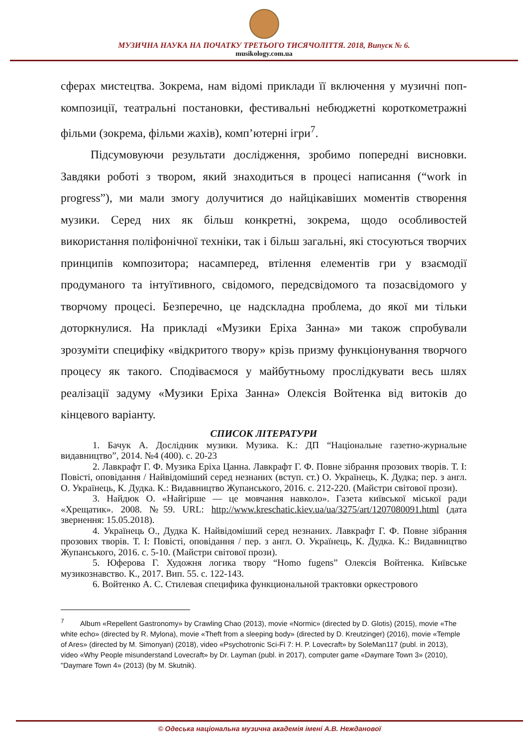МУЗИЧНА НАУКА НА ПОЧАТКУ ТРЕТЬОГО ТИСЯЧОЛІТТЯ. 2018, Випуск № 6.
musikology.com.ua
сферах мистецтва. Зокрема, нам відомі приклади її включення у музичні поп-композиції, театральні постановки, фестивальні небюджетні короткометражні фільми (зокрема, фільми жахів), комп’ютерні ігри<sup>7</sup>.
Підсумовуючи результати дослідження, зробимо попередні висновки. Завдяки роботі з твором, який знаходиться в процесі написання (“work in progress”), ми мали змогу долучитися до найцікавіших моментів створення музики. Серед них як більш конкретні, зокрема, щодо особливостей використання поліфонічної техніки, так і більш загальні, які стосуються творчих принципів композитора; насамперед, втілення елементів гри у взаємодії продуманого та інтуїтивного, свідомого, передсвідомого та позасвідомого у творчому процесі. Безперечно, це надскладна проблема, до якої ми тільки доторкнулися. На прикладі «Музики Еріха Занна» ми також спробували зрозуміти специфіку «відкритого твору» крізь призму функціонування творчого процесу як такого. Сподіваємося у майбутньому прослідкувати весь шлях реалізації задуму «Музики Еріха Занна» Олексія Войтенка від витоків до кінцевого варіанту.
СПИСОК ЛІТЕРАТУРИ
1. Бачук А. Дослідник музики. Музика. К.: ДП “Національне газетно-журнальне видавництво”, 2014. №4 (400). с. 20-23
2. Лавкрафт Г. Ф. Музика Еріха Цанна. Лавкрафт Г. Ф. Повне зібрання прозових творів. Т. I: Повісті, оповідання / Найвідоміший серед незнаних (вступ. ст.) О. Українець, К. Дудка; пер. з англ. О. Українець, К. Дудка. К.: Видавництво Жупанського, 2016. с. 212-220. (Майстри світової прози).
3. Найдюк О. «Найгірше — це мовчання навколо». Газета київської міської ради «Хрещатик». 2008. №59. URL: http://www.kreschatic.kiev.ua/ua/3275/art/1207080091.html (дата звернення: 15.05.2018).
4. Українець О., Дудка К. Найвідоміший серед незнаних. Лавкрафт Г. Ф. Повне зібрання прозових творів. Т. I: Повісті, оповідання / пер. з англ. О. Українець, К. Дудка. К.: Видавництво Жупанського, 2016. с. 5-10. (Майстри світової прози).
5. Юферова Г. Художня логика твору “Homo fugens” Олексія Войтенка. Київське музикознавство. К., 2017. Вип. 55. с. 122-143.
6. Войтенко А. С. Стилевая специфика функциональной трактовки оркестрового
<sup>7</sup> Album «Repellent Gastronomy» by Crawling Chao (2013), movie «Normic» (directed by D. Glotis) (2015), movie «The white echo» (directed by R. Mylona), movie «Theft from a sleeping body» (directed by D. Kreutzinger) (2016), movie «Temple of Ares» (directed by M. Simonyan) (2018), video «Psychotronic Sci-Fi 7: H. P. Lovecraft» by SoleMan117 (publ. in 2013), video «Why People misunderstand Lovecraft» by Dr. Layman (publ. in 2017), computer game «Daymare Town 3» (2010), "Daymare Town 4» (2013) (by M. Skutnik).
© Одеська національна музична академія імені А.В. Нежданової